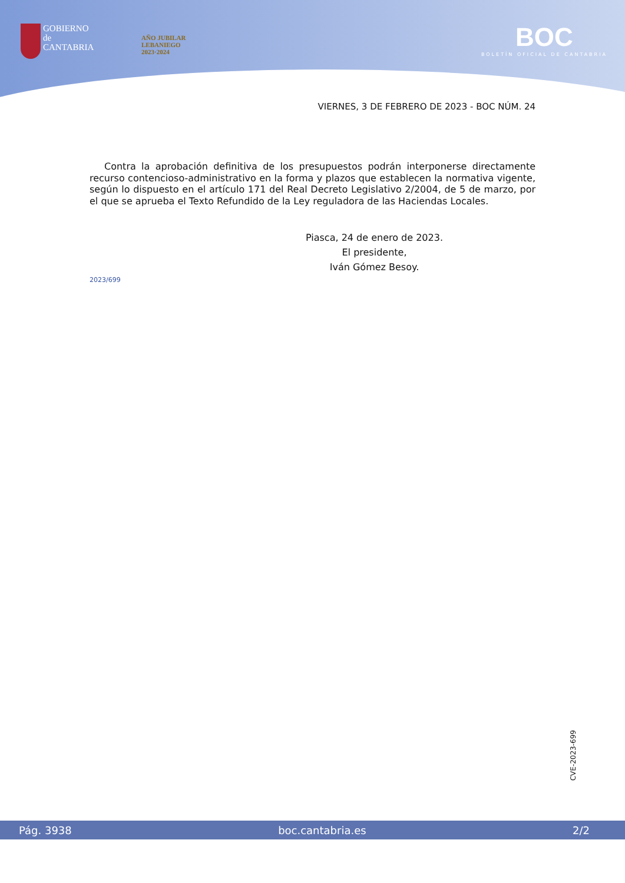GOBIERNO
de
CANTABRIA
AÑO JUBILAR
LEBANIEGO
2023·2024
BOC
BOLETÍN OFICIAL DE CANTABRIA
VIERNES, 3 DE FEBRERO DE 2023 - BOC NÚM. 24
Contra la aprobación definitiva de los presupuestos podrán interponerse directamente recurso contencioso-administrativo en la forma y plazos que establecen la normativa vigente, según lo dispuesto en el artículo 171 del Real Decreto Legislativo 2/2004, de 5 de marzo, por el que se aprueba el Texto Refundido de la Ley reguladora de las Haciendas Locales.
Piasca, 24 de enero de 2023.
El presidente,
Iván Gómez Besoy.
2023/699
CVE-2023-699
Pág. 3938 boc.cantabria.es 2/2